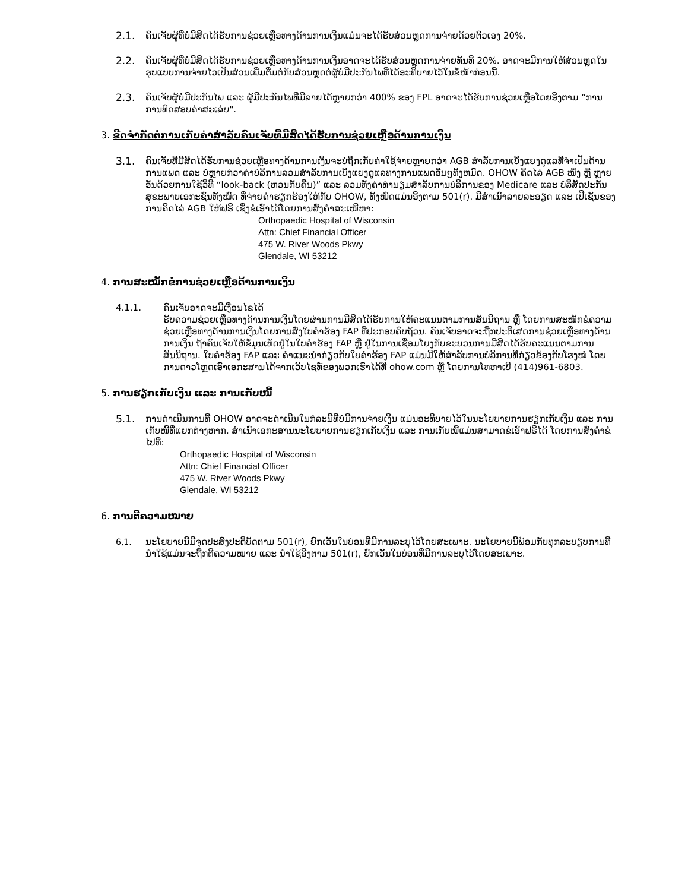2.1. ຄົນເຈັບຜູ້ທີ່ບໍ່ມີສິດໄດ້ຮັບການຊ່ວຍເຫຼືອທາງດ້ານການເງິນແມ່ນຈະໄດ້ຮັບສ່ວນຫຼຸດການຈ່າຍດ້ວຍຕົວເອງ 20%.
2.2. ຄົນເຈັບຜູ້ທີ່ບໍ່ມີສິດໄດ້ຮັບການຊ່ວຍເຫຼືອທາງດ້ານການເງິນອາດຈະໄດ້ຮັບສ່ວນຫຼຸດການຈ່າຍທັນທີ 20%. ອາດຈະມີການໃຫ້ສ່ວນຫຼຸດໃນຮູບແບບການຈ່າຍໄວເປັນສ່ວນເພີ່ມຕື່ມຕໍ່ກັບສ່ວນຫຼຸດຕໍ່ຜູ້ບໍ່ມີປະກັນໄພທີ່ໄດ້ອະທິບາຍໄວ້ໃນຂໍ້ໜ້າກ່ອນນີ້.
2.3. ຄົນເຈັບຜູ້ບໍ່ມີປະກັນໄພ ແລະ ຜູ້ມີປະກັນໄພທີ່ມີລາຍໄດ້ຫຼາຍກວ່າ 400% ຂອງ FPL ອາດຈະໄດ້ຮັບການຊ່ວຍເຫຼືອໂດຍອີງຕາມ “ການການທົດສອບຄ່າສະເລ່ຍ".
3. ຂີດຈຳກັດຕໍ່ການເກັບຄ່າສຳລັບຄົນເຈັບທີ່ມີສິດໄດ້ຮັບການຊ່ວຍເຫຼືອດ້ານການເງິນ
3.1. ຄົນເຈັບທີ່ມີສິດໄດ້ຮັບການຊ່ວຍເຫຼືອທາງດ້ານການເງິນຈະບໍ່ຖືກເກັບຄ່າໃຊ້ຈ່າຍຫຼາຍກວ່າ AGB ສຳລັບການເບິ່ງແຍງດູແລທີ່ຈຳເປັນດ້ານການແພດ ແລະ ບໍ່ຫຼາຍກ່ວາຄ່າບໍລິການລວມສຳລັບການເບິ່ງແຍງດູແລທາງການແພດອື່ນໆທັງຫມົດ. OHOW ຄິດໄລ່ AGB ໜຶ່ງ ຫຼື ຫຼາຍອັນດ້ວຍການໃຊ້ວິທີ “look-back (ຫວນກັບຄືນ)” ແລະ ລວມທັງຄ່າທຳນຽມສຳລັບການບໍລິການຂອງ Medicare ແລະ ບໍລິສັດປະກັນສຸຂະພາບເອກະຊົນທັງໝົດ ທີ່ຈ່າຍຄ່າຮຽກຮ້ອງໃຫ້ກັບ OHOW, ທັງໝົດແມ່ນອີງຕາມ 501(r). ມີສຳເນົາລາຍລະອຽດ ແລະ ເປີເຊັນຂອງການຄິດໄລ່ AGB ໃຫ້ຟຣີ ເຊິ່ງຂໍເອົາໄດ້ໂດຍການສົ່ງຄຳສະເໜີຫາ:
Orthopaedic Hospital of Wisconsin
Attn: Chief Financial Officer
475 W. River Woods Pkwy
Glendale, WI 53212
4. ການສະໝັກຂໍການຊ່ວຍເຫຼືອດ້ານການເງິນ
4.1.1. ຄົນເຈັບອາດຈະມີເງື່ອນໄຂໄດ້
ຮັບຄວາມຊ່ວຍເຫຼືອທາງດ້ານການເງິນໂດຍຜ່ານການມີສິດໄດ້ຮັບການໃຫ້ຄະແນນຕາມການສັນນິຖານ ຫຼື ໂດຍການສະໝັກຂໍຄວາມຊ່ວຍເຫຼືອທາງດ້ານການເງິນໂດຍການສົ່ງໃບຄຳຮ້ອງ FAP ທີ່ປະກອບຄົບຖ້ວນ. ຄົນເຈັບອາດຈະຖືກປະຕິເສດການຊ່ວຍເຫຼືອທາງດ້ານການເງິນ ຖ້າຄົນເຈັບໃຫ້ຂໍ້ມູນເທັດຢູ່ໃນໃບຄຳຮ້ອງ FAP ຫຼື ຢູ່ໃນການເຊື່ອມໂຍງກັບຂະບວນການມີສິດໄດ້ຮັບຄະແນນຕາມການສັນນິຖານ. ໃບຄຳຮ້ອງ FAP ແລະ ຄຳແນະນຳກ່ຽວກັບໃບຄຳຮ້ອງ FAP ແມ່ນມີໃຫ້ສຳລັບການບໍລິການທີ່ກ່ຽວຂ້ອງກັບໂຮງໝໍ ໂດຍການດາວໂຫຼດເອົາເອກະສານໄດ້ຈາກເວັບໄຊທ໌ຂອງພວກເຮົາໄດ້ທີ່ ohow.com ຫຼື ໂດຍການໂທຫາເບີ (414)961-6803.
5. ການຮຽກເກັບເງິນ ແລະ ການເກັບໜີ້
5.1. ການດຳເນີນການທີ່ OHOW ອາດຈະດຳເນີນໃນກໍລະນີທີ່ບໍ່ມີການຈ່າຍເງິນ ແມ່ນອະທິບາຍໄວ້ໃນນະໂຍບາຍການຮຽກເກັບເງິນ ແລະ ການເກັບໜີ້ທີ່ແຍກຕ່າງຫາກ. ສຳເນົາເອກະສານນະໂຍບາຍການຮຽກເກັບເງິນ ແລະ ການເກັບໜີ້ແມ່ນສາມາດຂໍເອົາຟຣີໄດ້ ໂດຍການສົ່ງຄຳຂໍໄປທີ່:
Orthopaedic Hospital of Wisconsin
Attn: Chief Financial Officer
475 W. River Woods Pkwy
Glendale, WI 53212
6. ການຕີຄວາມໝາຍ
6,1. ນະໂຍບາຍນີ້ມີຈຸດປະສົງປະຕິບັດຕາມ 501(r), ຍົກເວັ້ນໃນບ່ອນທີ່ມີການລະບຸໄວ້ໂດຍສະເພາະ. ນະໂຍບາຍນີ້ພ້ອມກັບທຸກລະບຽບການທີ່ນຳໃຊ້ແມ່ນຈະຖືກຕີຄວາມໝາຍ ແລະ ນຳໃຊ້ອີງຕາມ 501(r), ຍົກເວັ້ນໃນບ່ອນທີ່ມີການລະບຸໄວ້ໂດຍສະເພາະ.